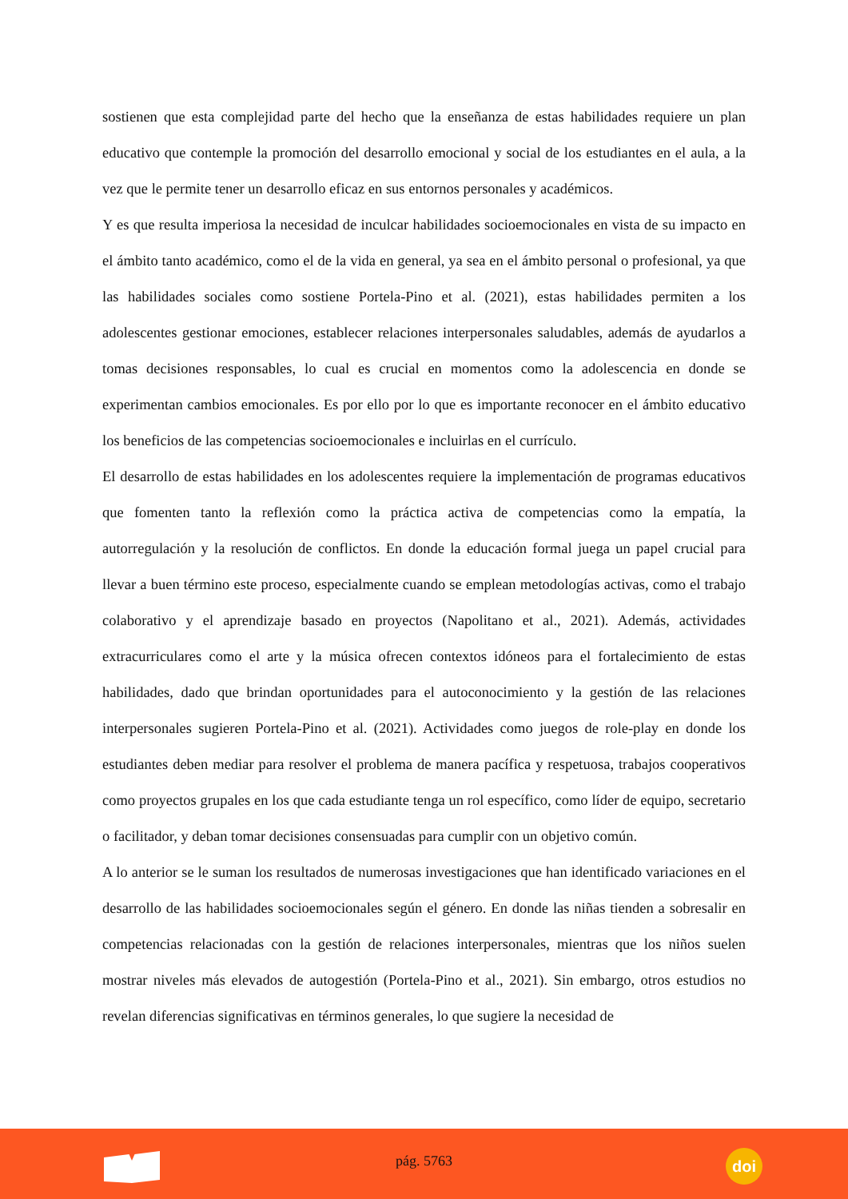sostienen que esta complejidad parte del hecho que la enseñanza de estas habilidades requiere un plan educativo que contemple la promoción del desarrollo emocional y social de los estudiantes en el aula, a la vez que le permite tener un desarrollo eficaz en sus entornos personales y académicos.
Y es que resulta imperiosa la necesidad de inculcar habilidades socioemocionales en vista de su impacto en el ámbito tanto académico, como el de la vida en general, ya sea en el ámbito personal o profesional, ya que las habilidades sociales como sostiene Portela-Pino et al. (2021), estas habilidades permiten a los adolescentes gestionar emociones, establecer relaciones interpersonales saludables, además de ayudarlos a tomas decisiones responsables, lo cual es crucial en momentos como la adolescencia en donde se experimentan cambios emocionales. Es por ello por lo que es importante reconocer en el ámbito educativo los beneficios de las competencias socioemocionales e incluirlas en el currículo.
El desarrollo de estas habilidades en los adolescentes requiere la implementación de programas educativos que fomenten tanto la reflexión como la práctica activa de competencias como la empatía, la autorregulación y la resolución de conflictos. En donde la educación formal juega un papel crucial para llevar a buen término este proceso, especialmente cuando se emplean metodologías activas, como el trabajo colaborativo y el aprendizaje basado en proyectos (Napolitano et al., 2021). Además, actividades extracurriculares como el arte y la música ofrecen contextos idóneos para el fortalecimiento de estas habilidades, dado que brindan oportunidades para el autoconocimiento y la gestión de las relaciones interpersonales sugieren Portela-Pino et al. (2021). Actividades como juegos de role-play en donde los estudiantes deben mediar para resolver el problema de manera pacífica y respetuosa, trabajos cooperativos como proyectos grupales en los que cada estudiante tenga un rol específico, como líder de equipo, secretario o facilitador, y deban tomar decisiones consensuadas para cumplir con un objetivo común.
A lo anterior se le suman los resultados de numerosas investigaciones que han identificado variaciones en el desarrollo de las habilidades socioemocionales según el género. En donde las niñas tienden a sobresalir en competencias relacionadas con la gestión de relaciones interpersonales, mientras que los niños suelen mostrar niveles más elevados de autogestión (Portela-Pino et al., 2021). Sin embargo, otros estudios no revelan diferencias significativas en términos generales, lo que sugiere la necesidad de
pág. 5763
doi